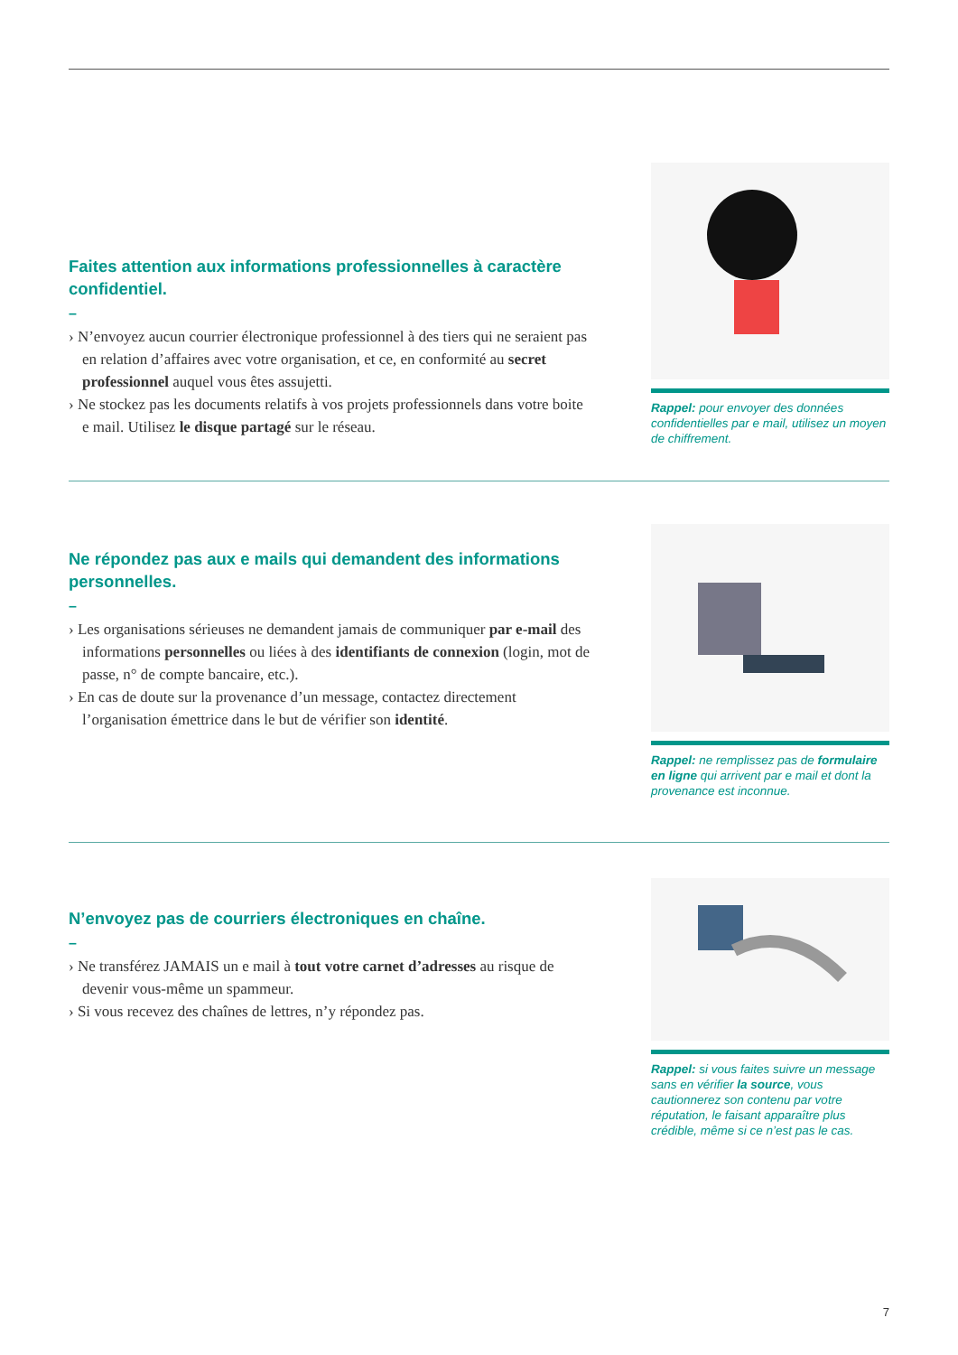Faites attention aux informations professionnelles à caractère confidentiel.
–
› N’envoyez aucun courrier électronique professionnel à des tiers qui ne seraient pas en relation d’affaires avec votre organisation, et ce, en conformité au secret professionnel auquel vous êtes assujetti.
› Ne stockez pas les documents relatifs à vos projets professionnels dans votre boite e mail. Utilisez le disque partagé sur le réseau.
Rappel: pour envoyer des données confidentielles par e mail, utilisez un moyen de chiffrement.
Ne répondez pas aux e mails qui demandent des informations personnelles.
–
› Les organisations sérieuses ne demandent jamais de communiquer par e-mail des informations personnelles ou liées à des identifiants de connexion (login, mot de passe, n° de compte bancaire, etc.).
› En cas de doute sur la provenance d’un message, contactez directement l’organisation émettrice dans le but de vérifier son identité.
Rappel: ne remplissez pas de formulaire en ligne qui arrivent par e mail et dont la provenance est inconnue.
N’envoyez pas de courriers électroniques en chaîne.
–
› Ne transférez JAMAIS un e mail à tout votre carnet d’adresses au risque de devenir vous-même un spammeur.
› Si vous recevez des chaînes de lettres, n’y répondez pas.
Rappel: si vous faites suivre un message sans en vérifier la source, vous cautionnerez son contenu par votre réputation, le faisant apparaître plus crédible, même si ce n’est pas le cas.
7